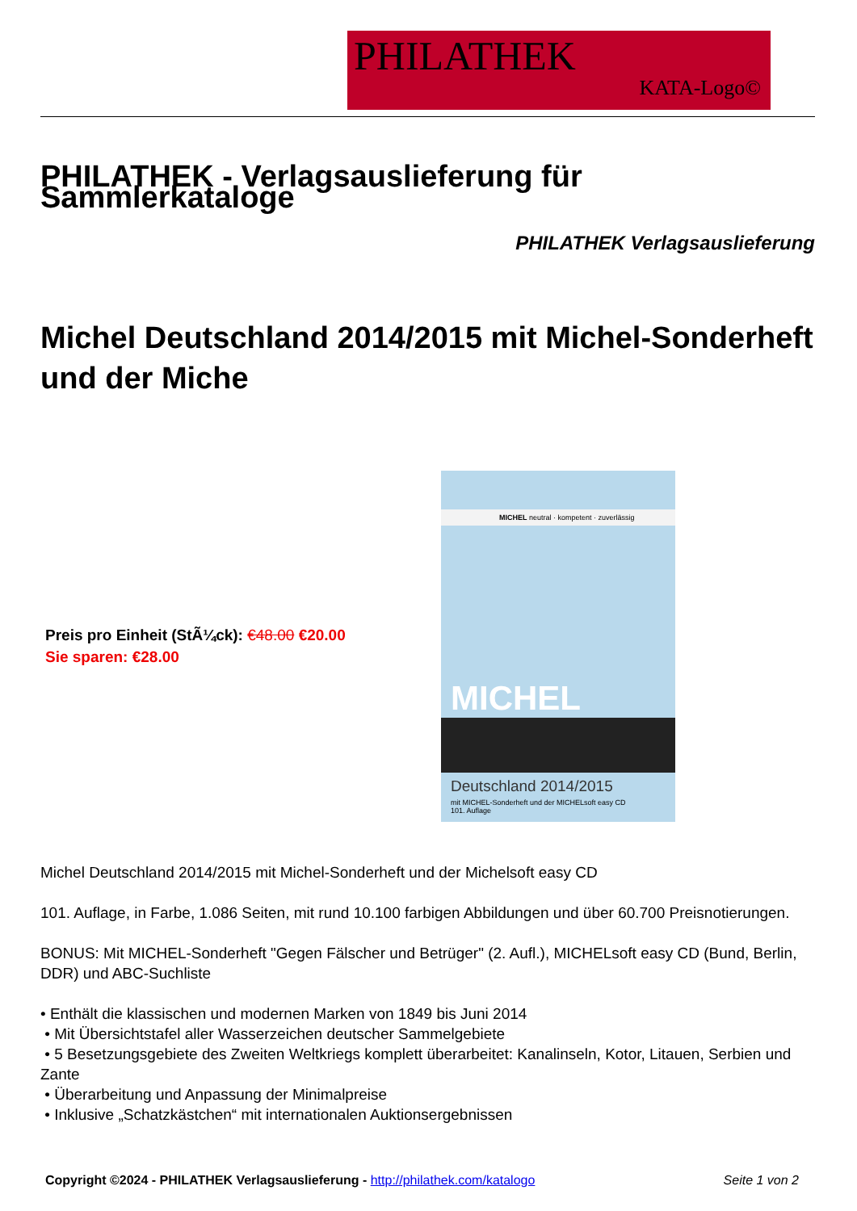PHILATHEK
KATA-Logo©
PHILATHEK - Verlagsauslieferung für Sammlerkataloge
PHILATHEK Verlagsauslieferung
Michel Deutschland 2014/2015 mit Michel-Sonderheft und der Miche
Preis pro Einheit (StÃ¼ck): €48.00 €20.00
Sie sparen: €28.00
MICHEL neutral · kompetent · zuverlässig
MICHEL
Deutschland 2014/2015
mit MICHEL-Sonderheft und der MICHELsoft easy CD
101. Auflage
Michel Deutschland 2014/2015 mit Michel-Sonderheft und der Michelsoft easy CD
101. Auflage, in Farbe, 1.086 Seiten, mit rund 10.100 farbigen Abbildungen und über 60.700 Preisnotierungen.
BONUS: Mit MICHEL-Sonderheft "Gegen Fälscher und Betrüger" (2. Aufl.), MICHELsoft easy CD (Bund, Berlin, DDR) und ABC-Suchliste
• Enthält die klassischen und modernen Marken von 1849 bis Juni 2014
• Mit Übersichtstafel aller Wasserzeichen deutscher Sammelgebiete
• 5 Besetzungsgebiete des Zweiten Weltkriegs komplett überarbeitet: Kanalinseln, Kotor, Litauen, Serbien und Zante
• Überarbeitung und Anpassung der Minimalpreise
• Inklusive „Schatzkästchen“ mit internationalen Auktionsergebnissen
Copyright ©2024 - PHILATHEK Verlagsauslieferung - http://philathek.com/katalogo
Seite 1 von 2